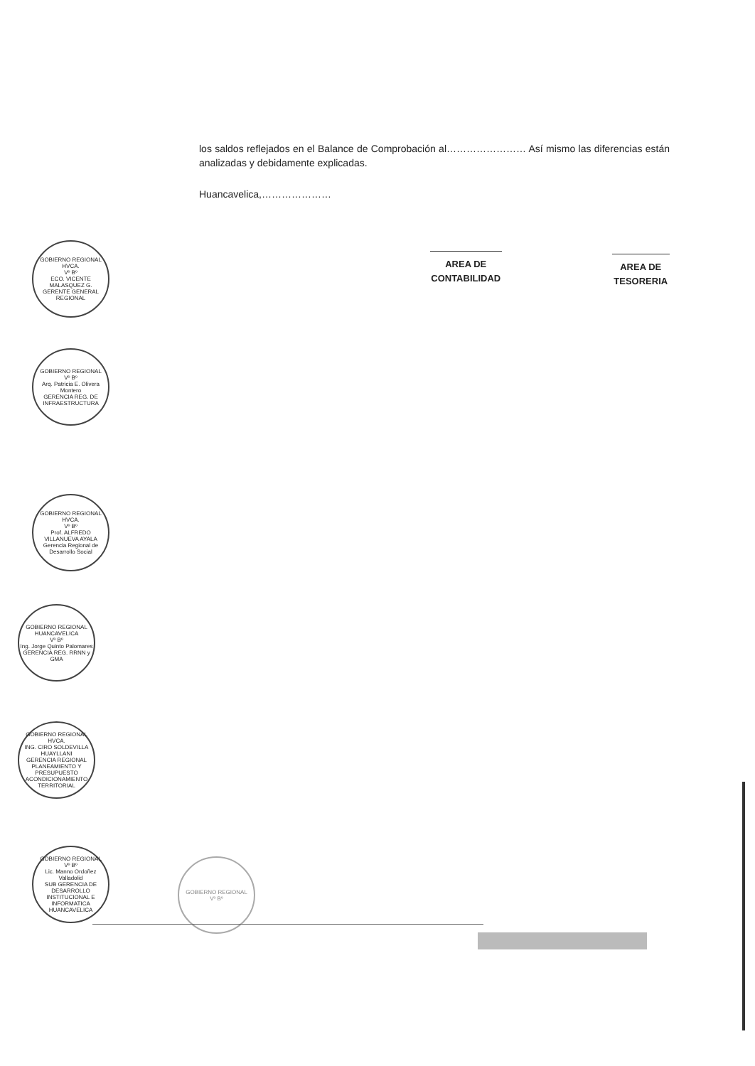los saldos reflejados en el Balance de Comprobación al…………………… Así mismo las diferencias están analizadas y debidamente explicadas.
Huancavelica,…………………
AREA DE CONTABILIDAD
AREA DE TESORERIA
GOBIERNO REGIONAL HVCA.
Vº Bº
ECO. VICENTE MALASQUEZ G.
GERENTE GENERAL REGIONAL
GOBIERNO REGIONAL
Vº Bº
Arq. Patricia E. Olivera Montero
GERENCIA REG. DE INFRAESTRUCTURA
GOBIERNO REGIONAL HVCA.
Vº Bº
Prof. ALFREDO VILLANUEVA AYALA
Gerencia Regional de Desarrollo Social
GOBIERNO REGIONAL HUANCAVELICA
Vº Bº
Ing. Jorge Quinto Palomares
GERENCIA REG. RRNN y GMA
GOBIERNO REGIONAL HVCA.
ING. CIRO SOLDEVILLA HUAYLLANI
GERENCIA REGIONAL PLANEAMIENTO Y PRESUPUESTO ACONDICIONAMIENTO TERRITORIAL
GOBIERNO REGIONAL
Vº Bº
Lic. Manno Ordoñez Valladolid
SUB GERENCIA DE DESARROLLO INSTITUCIONAL E INFORMATICA
HUANCAVELICA
GOBIERNO REGIONAL
Vº Bº